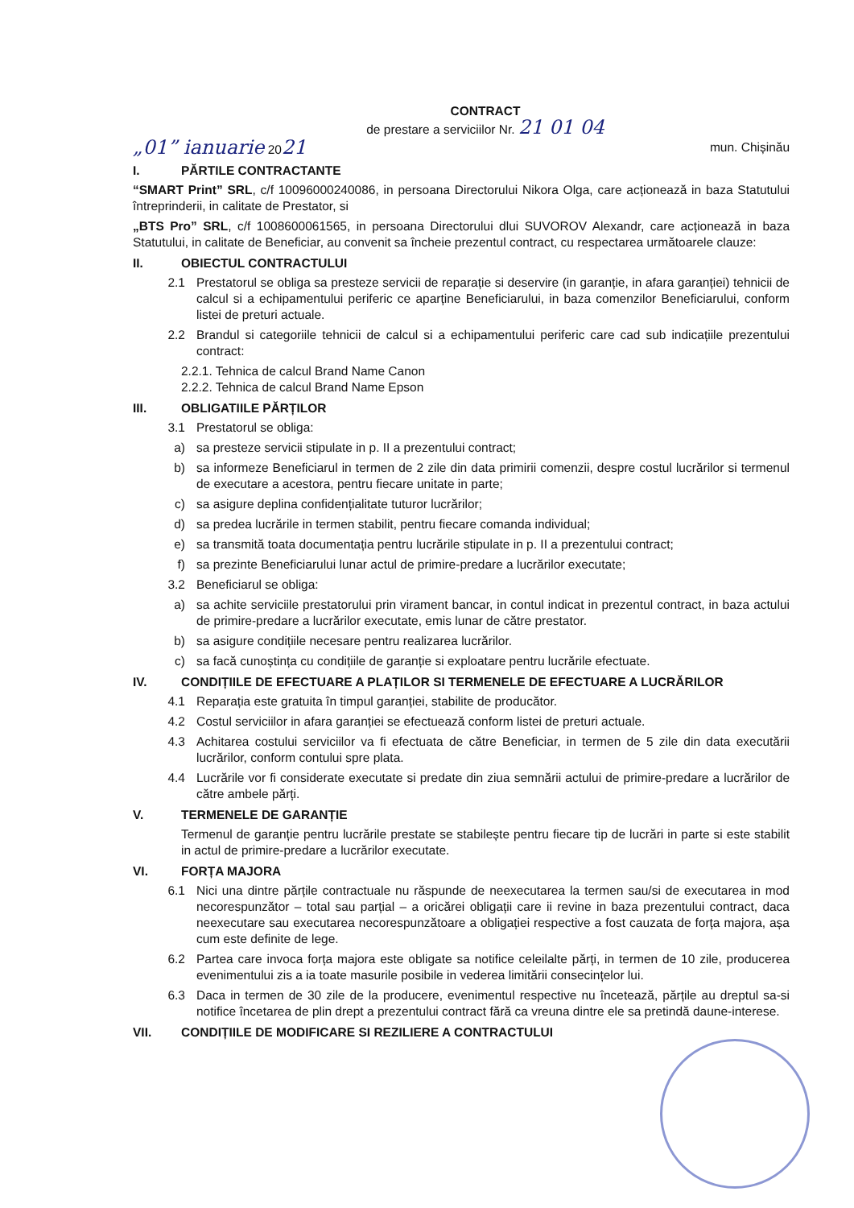CONTRACT
de prestare a serviciilor Nr. 21 01 04
„01” ianuarie 2021 mun. Chișinău
I. PĂRTILE CONTRACTANTE
“SMART Print” SRL, c/f 10096000240086, in persoana Directorului Nikora Olga, care acționează in baza Statutului întreprinderii, in calitate de Prestator, si
„BTS Pro” SRL, c/f 1008600061565, in persoana Directorului dlui SUVOROV Alexandr, care acționează in baza Statutului, in calitate de Beneficiar, au convenit sa încheie prezentul contract, cu respectarea următoarele clauze:
II. OBIECTUL CONTRACTULUI
2.1 Prestatorul se obliga sa presteze servicii de reparație si deservire (in garanție, in afara garanției) tehnicii de calcul si a echipamentului periferic ce aparține Beneficiarului, in baza comenzilor Beneficiarului, conform listei de preturi actuale.
2.2 Brandul si categoriile tehnicii de calcul si a echipamentului periferic care cad sub indicațiile prezentului contract:
2.2.1. Tehnica de calcul Brand Name Canon
2.2.2. Tehnica de calcul Brand Name Epson
III. OBLIGATIILE PĂRȚILOR
3.1 Prestatorul se obliga:
a) sa presteze servicii stipulate in p. II a prezentului contract;
b) sa informeze Beneficiarul in termen de 2 zile din data primirii comenzii, despre costul lucrărilor si termenul de executare a acestora, pentru fiecare unitate in parte;
c) sa asigure deplina confidențialitate tuturor lucrărilor;
d) sa predea lucrările in termen stabilit, pentru fiecare comanda individual;
e) sa transmită toata documentația pentru lucrările stipulate in p. II a prezentului contract;
f) sa prezinte Beneficiarului lunar actul de primire-predare a lucrărilor executate;
3.2 Beneficiarul se obliga:
a) sa achite serviciile prestatorului prin virament bancar, in contul indicat in prezentul contract, in baza actului de primire-predare a lucrărilor executate, emis lunar de către prestator.
b) sa asigure condițiile necesare pentru realizarea lucrărilor.
c) sa facă cunoștința cu condițiile de garanție si exploatare pentru lucrările efectuate.
IV. CONDIȚIILE DE EFECTUARE A PLAȚILOR SI TERMENELE DE EFECTUARE A LUCRĂRILOR
4.1 Reparația este gratuita în timpul garanției, stabilite de producător.
4.2 Costul serviciilor in afara garanției se efectuează conform listei de preturi actuale.
4.3 Achitarea costului serviciilor va fi efectuata de către Beneficiar, in termen de 5 zile din data executării lucrărilor, conform contului spre plata.
4.4 Lucrările vor fi considerate executate si predate din ziua semnării actului de primire-predare a lucrărilor de către ambele părți.
V. TERMENELE DE GARANȚIE
Termenul de garanție pentru lucrările prestate se stabilește pentru fiecare tip de lucrări in parte si este stabilit in actul de primire-predare a lucrărilor executate.
VI. FORȚA MAJORA
6.1 Nici una dintre părțile contractuale nu răspunde de neexecutarea la termen sau/si de executarea in mod necorespunzător – total sau parțial – a oricărei obligații care ii revine in baza prezentului contract, daca neexecutare sau executarea necorespunzătoare a obligației respective a fost cauzata de forța majora, așa cum este definite de lege.
6.2 Partea care invoca forța majora este obligate sa notifice celeilalte părți, in termen de 10 zile, producerea evenimentului zis a ia toate masurile posibile in vederea limitării consecințelor lui.
6.3 Daca in termen de 30 zile de la producere, evenimentul respective nu încetează, părțile au dreptul sa-si notifice încetarea de plin drept a prezentului contract fără ca vreuna dintre ele sa pretindă daune-interese.
VII. CONDIȚIILE DE MODIFICARE SI REZILIERE A CONTRACTULUI